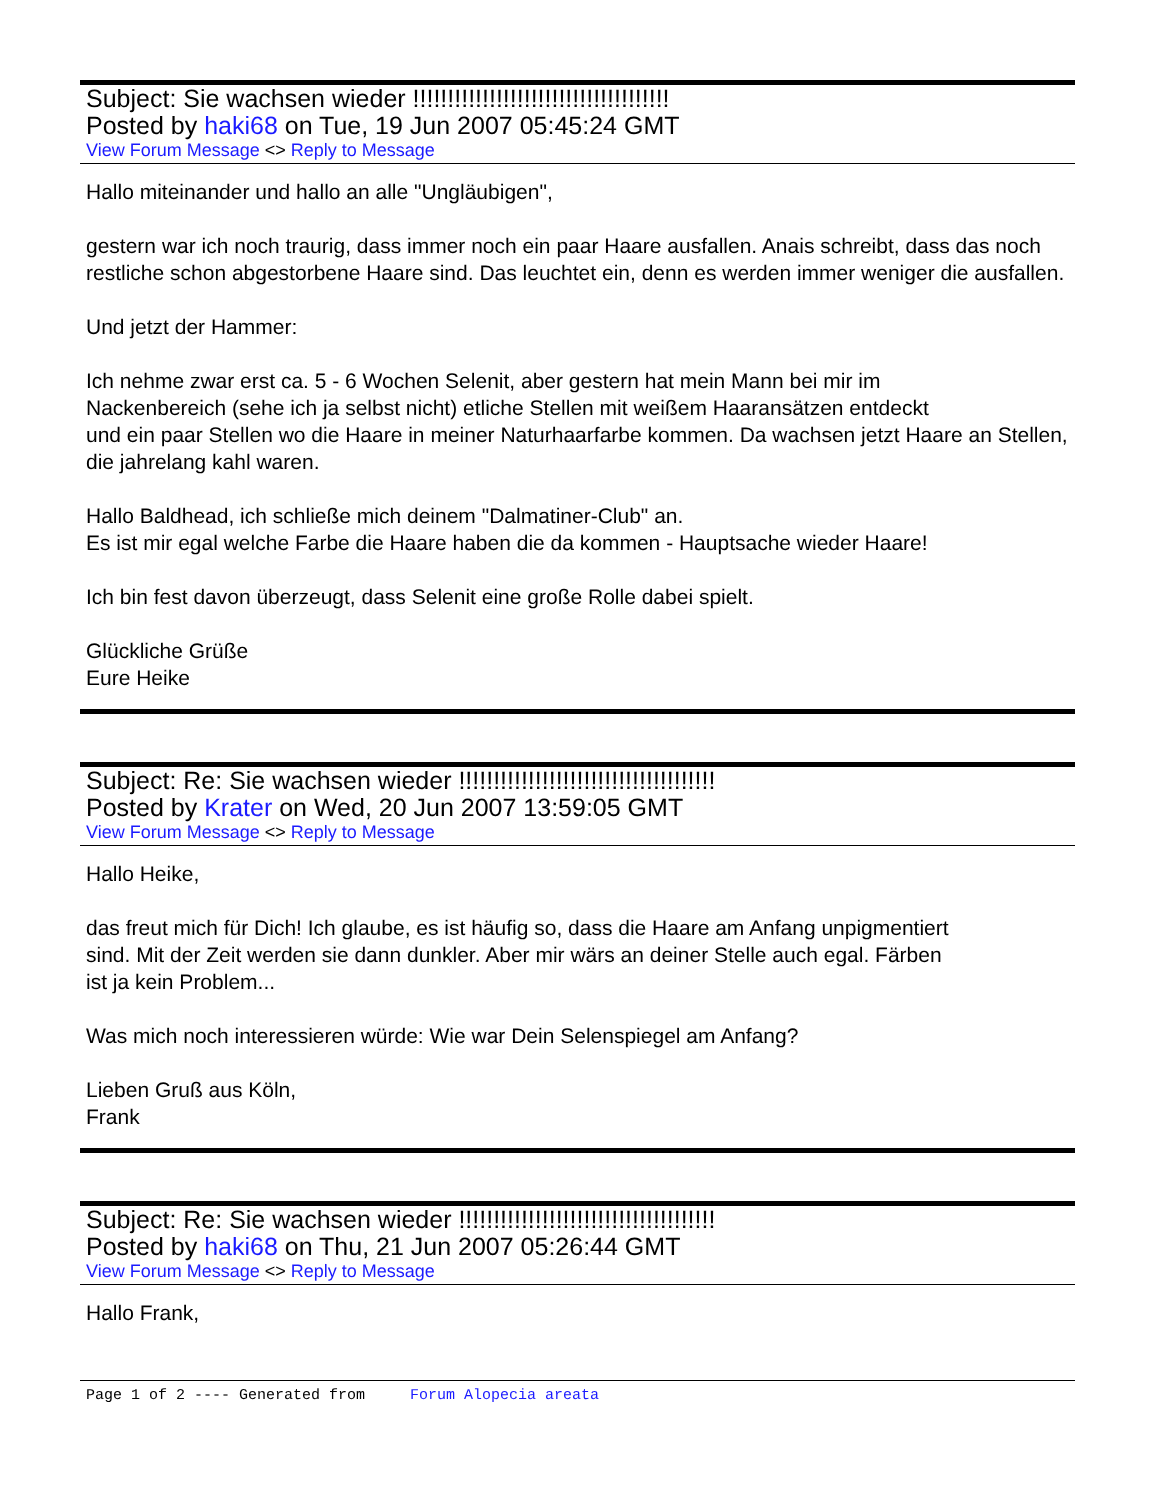Subject: Sie wachsen wieder !!!!!!!!!!!!!!!!!!!!!!!!!!!!!!!!!!!!!
Posted by haki68 on Tue, 19 Jun 2007 05:45:24 GMT
View Forum Message <> Reply to Message
Hallo miteinander und hallo an alle "Ungläubigen",
gestern war ich noch traurig, dass immer noch ein paar Haare ausfallen. Anais schreibt, dass das noch restliche schon abgestorbene Haare sind. Das leuchtet ein, denn es werden immer weniger die ausfallen.
Und jetzt der Hammer:
Ich nehme zwar erst ca. 5 - 6 Wochen Selenit, aber gestern hat mein Mann bei mir im
Nackenbereich (sehe ich ja selbst nicht) etliche Stellen mit weißem Haaransätzen entdeckt
und ein paar Stellen wo die Haare in meiner Naturhaarfarbe kommen. Da wachsen jetzt Haare an Stellen, die jahrelang kahl waren.
Hallo Baldhead, ich schließe mich deinem "Dalmatiner-Club" an.
Es ist mir egal welche Farbe die Haare haben die da kommen - Hauptsache wieder Haare!
Ich bin fest davon überzeugt, dass Selenit eine große Rolle dabei spielt.
Glückliche Grüße
Eure Heike
Subject: Re: Sie wachsen wieder !!!!!!!!!!!!!!!!!!!!!!!!!!!!!!!!!!!!!
Posted by Krater on Wed, 20 Jun 2007 13:59:05 GMT
View Forum Message <> Reply to Message
Hallo Heike,
das freut mich für Dich! Ich glaube, es ist häufig so, dass die Haare am Anfang unpigmentiert
sind. Mit der Zeit werden sie dann dunkler. Aber mir wärs an deiner Stelle auch egal. Färben
ist ja kein Problem...
Was mich noch interessieren würde: Wie war Dein Selenspiegel am Anfang?
Lieben Gruß aus Köln,
Frank
Subject: Re: Sie wachsen wieder !!!!!!!!!!!!!!!!!!!!!!!!!!!!!!!!!!!!!
Posted by haki68 on Thu, 21 Jun 2007 05:26:44 GMT
View Forum Message <> Reply to Message
Hallo Frank,
Page 1 of 2 ---- Generated from Forum Alopecia areata